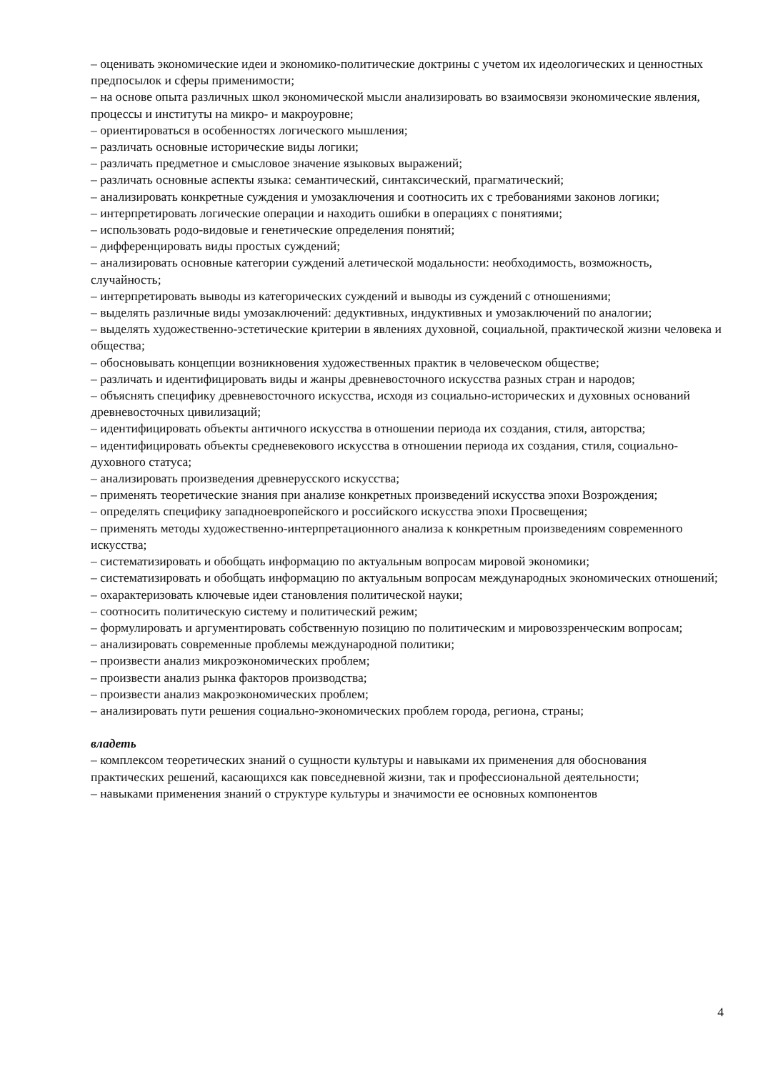– оценивать экономические идеи и экономико-политические доктрины с учетом их идеологических и ценностных предпосылок и сферы применимости;
– на основе опыта различных школ экономической мысли анализировать во взаимосвязи экономические явления, процессы и институты на микро- и макроуровне;
– ориентироваться в особенностях логического мышления;
– различать основные исторические виды логики;
– различать предметное и смысловое значение языковых выражений;
– различать основные аспекты языка: семантический, синтаксический, прагматический;
– анализировать конкретные суждения и умозаключения и соотносить их с требованиями законов логики;
– интерпретировать логические операции и находить ошибки в операциях с понятиями;
– использовать родо-видовые и генетические определения понятий;
– дифференцировать виды простых суждений;
– анализировать основные категории суждений алетической модальности: необходимость, возможность, случайность;
– интерпретировать выводы из категорических суждений и выводы из суждений с отношениями;
– выделять различные виды умозаключений: дедуктивных, индуктивных и умозаключений по аналогии;
– выделять художественно-эстетические критерии в явлениях духовной, социальной, практической жизни человека и общества;
– обосновывать концепции возникновения художественных практик в человеческом обществе;
– различать и идентифицировать виды и жанры древневосточного искусства разных стран и народов;
– объяснять специфику древневосточного искусства, исходя из социально-исторических и духовных оснований древневосточных цивилизаций;
– идентифицировать объекты античного искусства в отношении периода их создания, стиля, авторства;
– идентифицировать объекты средневекового искусства в отношении периода их создания, стиля, социально-духовного статуса;
– анализировать произведения древнерусского искусства;
– применять теоретические знания при анализе конкретных произведений искусства эпохи Возрождения;
– определять специфику западноевропейского и российского искусства эпохи Просвещения;
– применять методы художественно-интерпретационного анализа к конкретным произведениям современного искусства;
– систематизировать и обобщать информацию по актуальным вопросам мировой экономики;
– систематизировать и обобщать информацию по актуальным вопросам международных экономических отношений;
– охарактеризовать ключевые идеи становления политической науки;
– соотносить политическую систему и политический режим;
– формулировать и аргументировать собственную позицию по политическим и мировоззренческим вопросам;
– анализировать современные проблемы международной политики;
– произвести анализ микроэкономических проблем;
– произвести анализ рынка факторов производства;
– произвести анализ макроэкономических проблем;
– анализировать пути решения социально-экономических проблем города, региона, страны;
владеть
– комплексом теоретических знаний о сущности культуры и навыками их применения для обоснования практических решений, касающихся как повседневной жизни, так и профессиональной деятельности;
– навыками применения знаний о структуре культуры и значимости ее основных компонентов
4